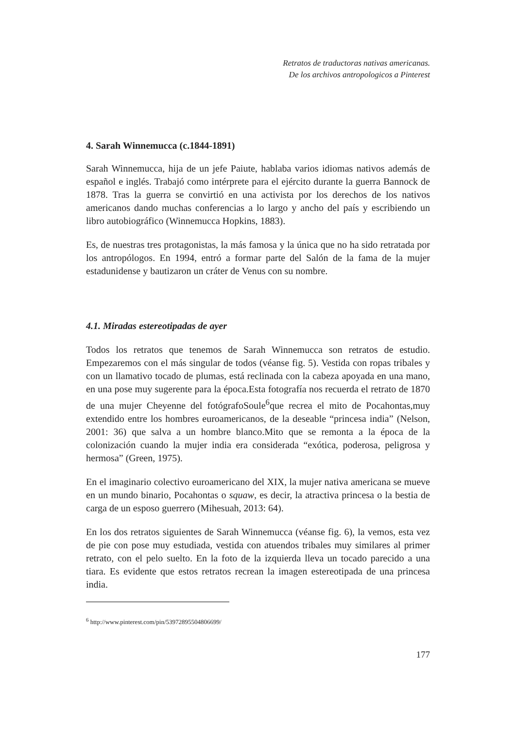Retratos de traductoras nativas americanas.
De los archivos antropologicos a Pinterest
4. Sarah Winnemucca (c.1844-1891)
Sarah Winnemucca, hija de un jefe Paiute, hablaba varios idiomas nativos además de español e inglés. Trabajó como intérprete para el ejército durante la guerra Bannock de 1878. Tras la guerra se convirtió en una activista por los derechos de los nativos americanos dando muchas conferencias a lo largo y ancho del país y escribiendo un libro autobiográfico (Winnemucca Hopkins, 1883).
Es, de nuestras tres protagonistas, la más famosa y la única que no ha sido retratada por los antropólogos. En 1994, entró a formar parte del Salón de la fama de la mujer estadunidense y bautizaron un cráter de Venus con su nombre.
4.1. Miradas estereotipadas de ayer
Todos los retratos que tenemos de Sarah Winnemucca son retratos de estudio. Empezaremos con el más singular de todos (véanse fig. 5). Vestida con ropas tribales y con un llamativo tocado de plumas, está reclinada con la cabeza apoyada en una mano, en una pose muy sugerente para la época.Esta fotografía nos recuerda el retrato de 1870 de una mujer Cheyenne del fotógrafoSoule<sup>6</sup>que recrea el mito de Pocahontas,muy extendido entre los hombres euroamericanos, de la deseable “princesa india” (Nelson, 2001: 36) que salva a un hombre blanco.Mito que se remonta a la época de la colonización cuando la mujer india era considerada “exótica, poderosa, peligrosa y hermosa” (Green, 1975).
En el imaginario colectivo euroamericano del XIX, la mujer nativa americana se mueve en un mundo binario, Pocahontas o squaw, es decir, la atractiva princesa o la bestia de carga de un esposo guerrero (Mihesuah, 2013: 64).
En los dos retratos siguientes de Sarah Winnemucca (véanse fig. 6), la vemos, esta vez de pie con pose muy estudiada, vestida con atuendos tribales muy similares al primer retrato, con el pelo suelto. En la foto de la izquierda lleva un tocado parecido a una tiara. Es evidente que estos retratos recrean la imagen estereotipada de una princesa india.
<sup>6</sup> http://www.pinterest.com/pin/539728955048066​99/
177